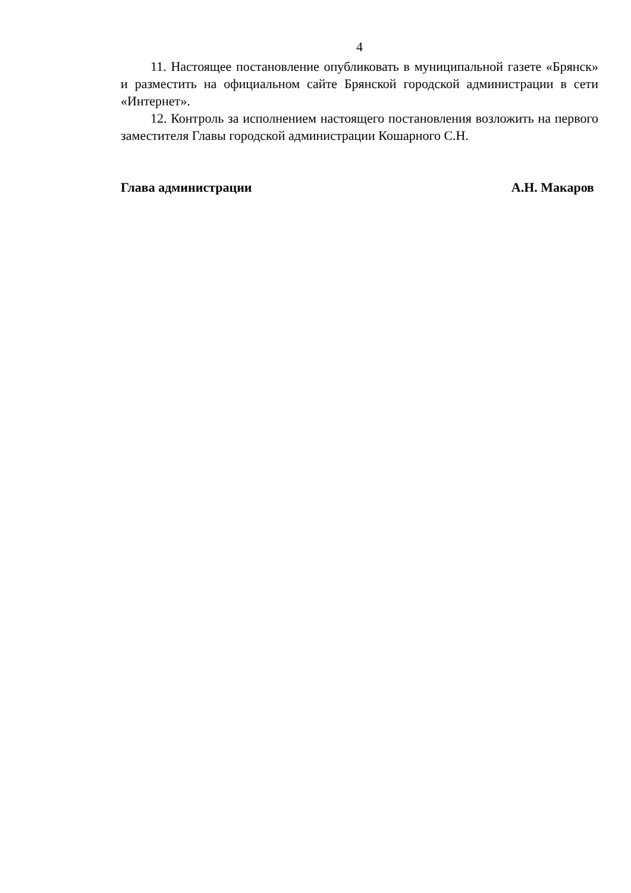4
11. Настоящее постановление опубликовать в муниципальной газете «Брянск» и разместить на официальном сайте Брянской городской администрации в сети «Интернет».
12. Контроль за исполнением настоящего постановления возложить на первого заместителя Главы городской администрации Кошарного С.Н.
Глава администрации А.Н. Макаров